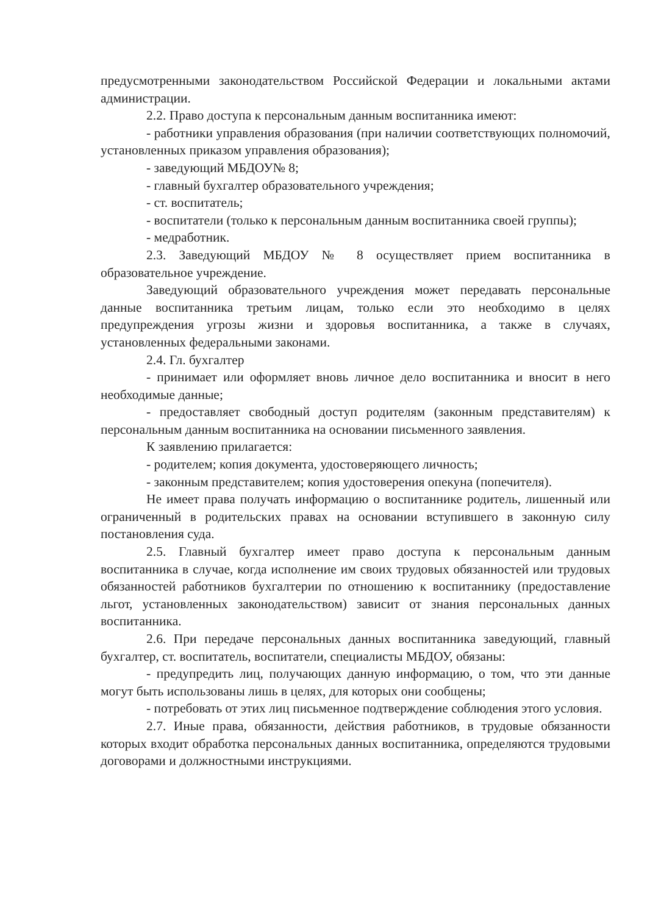предусмотренными законодательством Российской Федерации и локальными актами администрации.
2.2. Право доступа к персональным данным воспитанника имеют:
- работники управления образования (при наличии соответствующих полномочий, установленных приказом управления образования);
- заведующий МБДОУ№ 8;
- главный бухгалтер образовательного учреждения;
- ст. воспитатель;
- воспитатели (только к персональным данным воспитанника своей группы);
- медработник.
2.3. Заведующий МБДОУ № 8 осуществляет прием воспитанника в образовательное учреждение.
Заведующий образовательного учреждения может передавать персональные данные воспитанника третьим лицам, только если это необходимо в целях предупреждения угрозы жизни и здоровья воспитанника, а также в случаях, установленных федеральными законами.
2.4. Гл. бухгалтер
- принимает или оформляет вновь личное дело воспитанника и вносит в него необходимые данные;
- предоставляет свободный доступ родителям (законным представителям) к персональным данным воспитанника на основании письменного заявления.
К заявлению прилагается:
- родителем; копия документа, удостоверяющего личность;
- законным представителем; копия удостоверения опекуна (попечителя).
Не имеет права получать информацию о воспитаннике родитель, лишенный или ограниченный в родительских правах на основании вступившего в законную силу постановления суда.
2.5. Главный бухгалтер имеет право доступа к персональным данным воспитанника в случае, когда исполнение им своих трудовых обязанностей или трудовых обязанностей работников бухгалтерии по отношению к воспитаннику (предоставление льгот, установленных законодательством) зависит от знания персональных данных воспитанника.
2.6. При передаче персональных данных воспитанника заведующий, главный бухгалтер, ст. воспитатель, воспитатели, специалисты МБДОУ, обязаны:
- предупредить лиц, получающих данную информацию, о том, что эти данные могут быть использованы лишь в целях, для которых они сообщены;
- потребовать от этих лиц письменное подтверждение соблюдения этого условия.
2.7. Иные права, обязанности, действия работников, в трудовые обязанности которых входит обработка персональных данных воспитанника, определяются трудовыми договорами и должностными инструкциями.